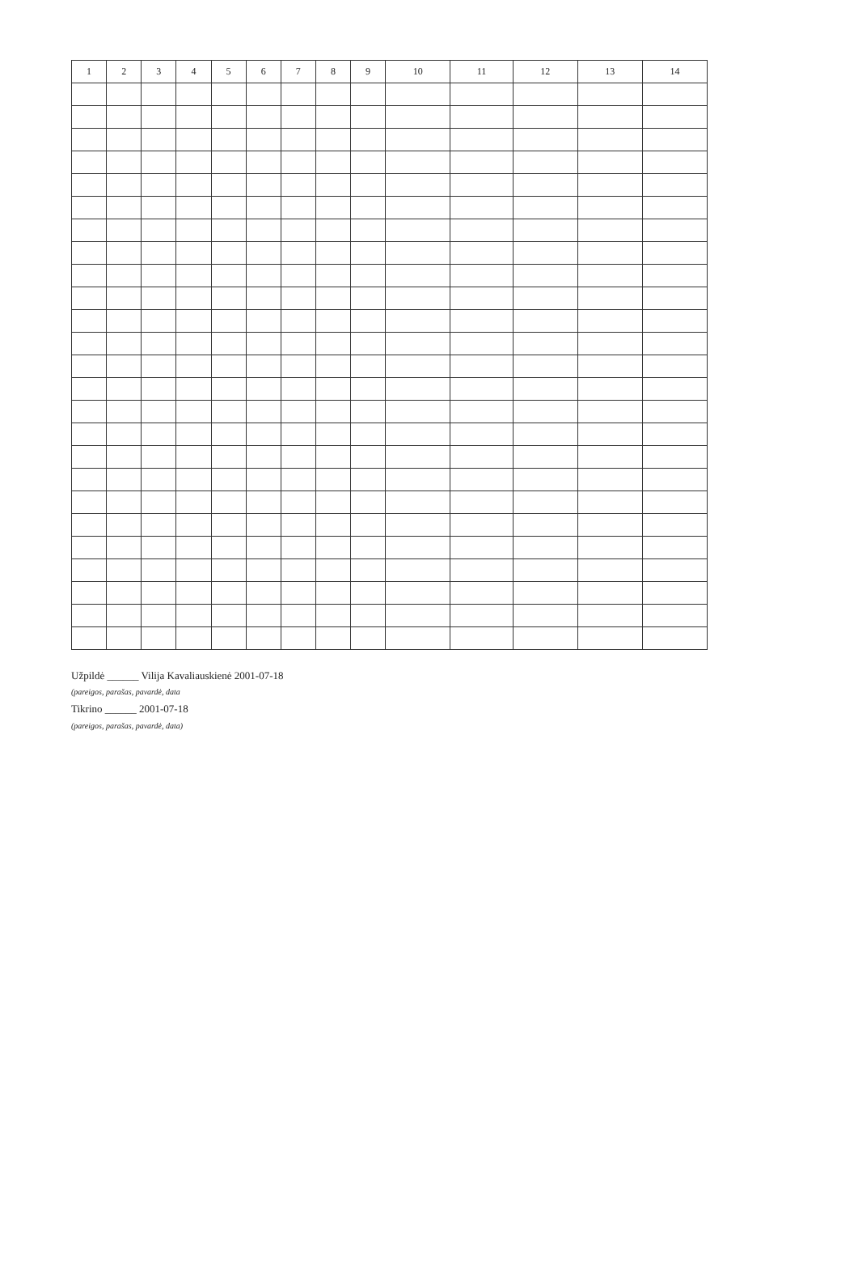| 1 | 2 | 3 | 4 | 5 | 6 | 7 | 8 | 9 | 10 | 11 | 12 | 13 | 14 |
| --- | --- | --- | --- | --- | --- | --- | --- | --- | --- | --- | --- | --- | --- |
Užpildė ______ Vilija Kavaliauskienė 2001-07-18
(pareigos, parašas, pavardė, data
Tikrino ______ 2001-07-18
(pareigos, parašas, pavardė, data)